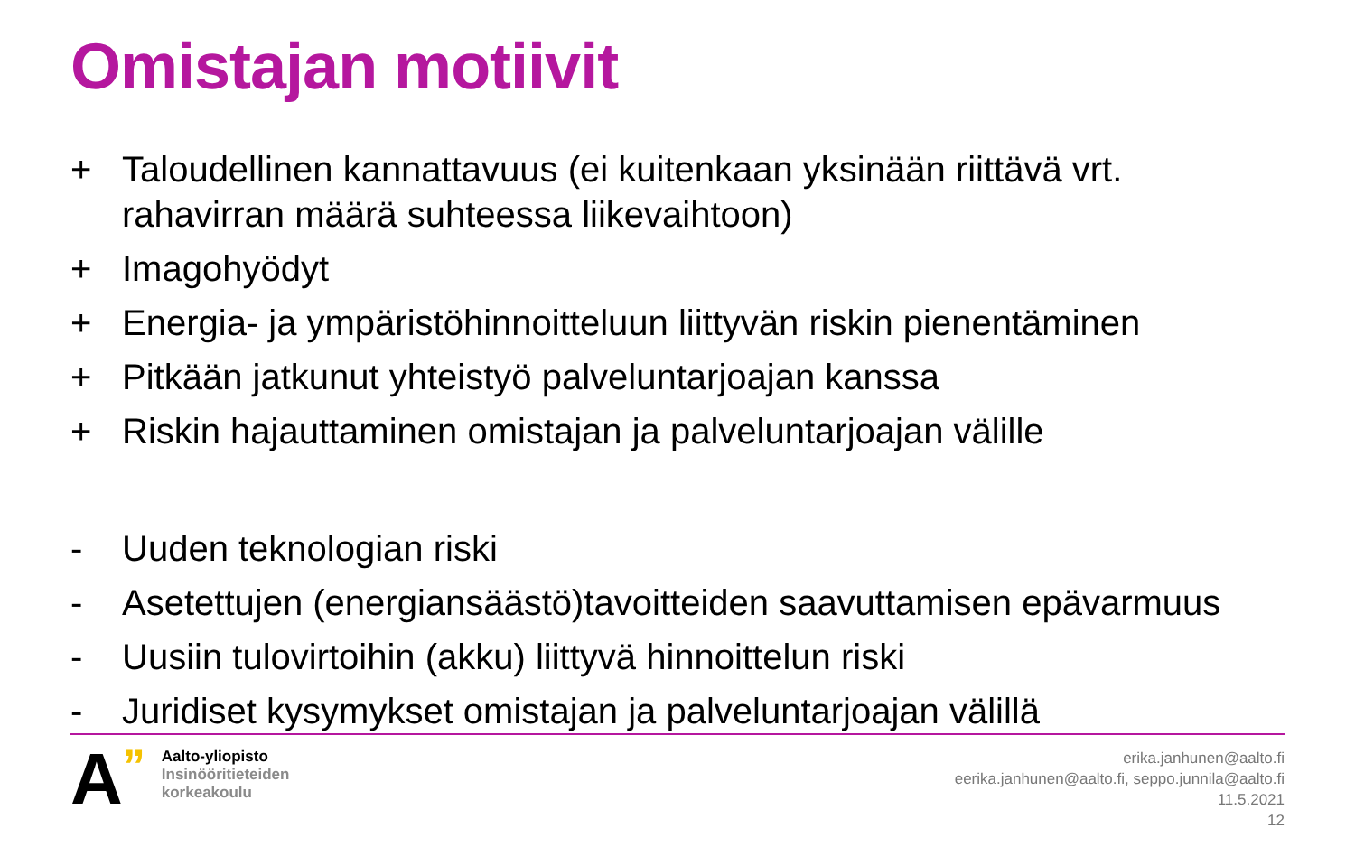Omistajan motiivit
+ Taloudellinen kannattavuus (ei kuitenkaan yksinään riittävä vrt. rahavirran määrä suhteessa liikevaihtoon)
+ Imagohyödyt
+ Energia- ja ympäristöhinnoitteluun liittyvän riskin pienentäminen
+ Pitkään jatkunut yhteistyö palveluntarjoajan kanssa
+ Riskin hajauttaminen omistajan ja palveluntarjoajan välille
- Uuden teknologian riski
- Asetettujen (energiansäästö)tavoitteiden saavuttamisen epävarmuus
- Uusiin tulovirtoihin (akku) liittyvä hinnoittelun riski
- Juridiset kysymykset omistajan ja palveluntarjoajan välillä
A”
Aalto-yliopisto
Insinööritieteiden
korkeakoulu
erika.janhunen@aalto.fi
eerika.janhunen@aalto.fi, seppo.junnila@aalto.fi
11.5.2021
12